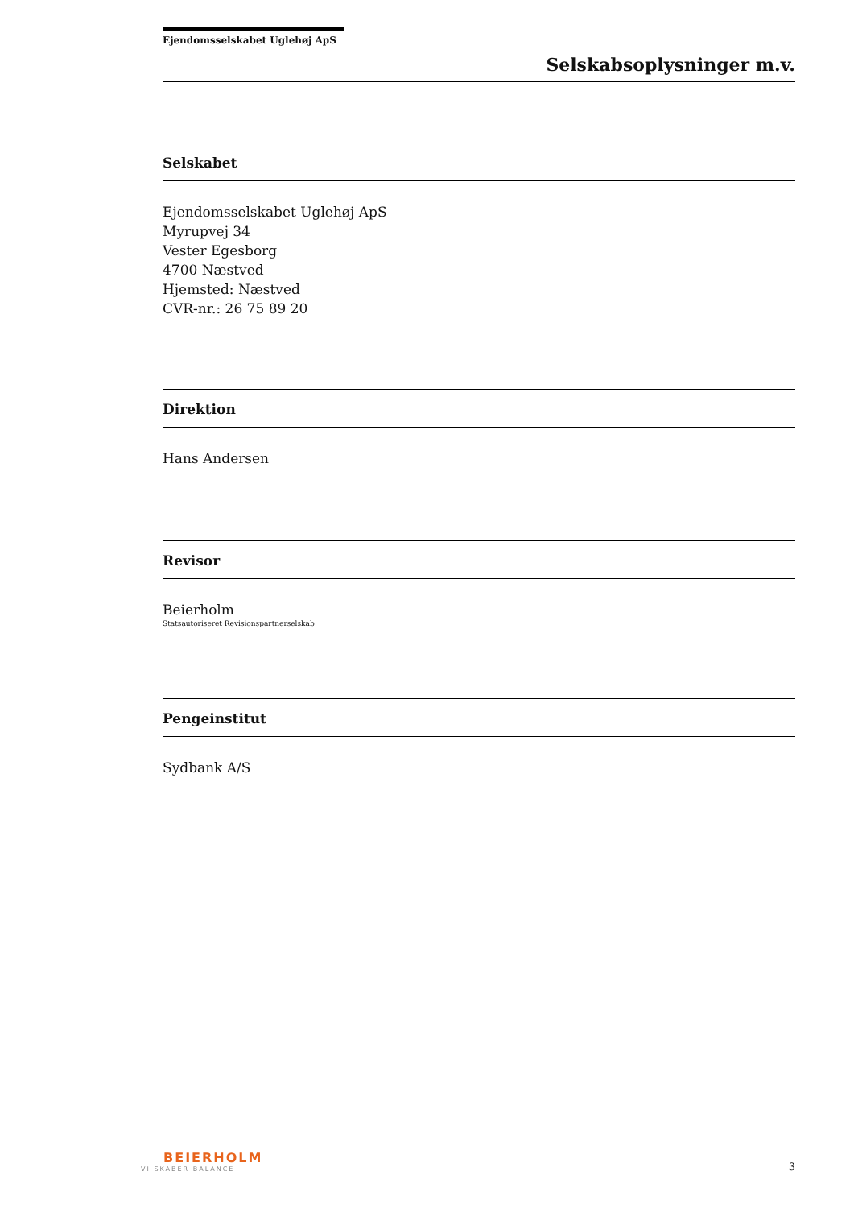Ejendomsselskabet Uglehøj ApS
Selskabsoplysninger m.v.
Selskabet
Ejendomsselskabet Uglehøj ApS
Myrupvej 34
Vester Egesborg
4700 Næstved
Hjemsted: Næstved
CVR-nr.: 26 75 89 20
Direktion
Hans Andersen
Revisor
Beierholm
Statsautoriseret Revisionspartnerselskab
Pengeinstitut
Sydbank A/S
BEIERHOLM
VI SKABER BALANCE
3